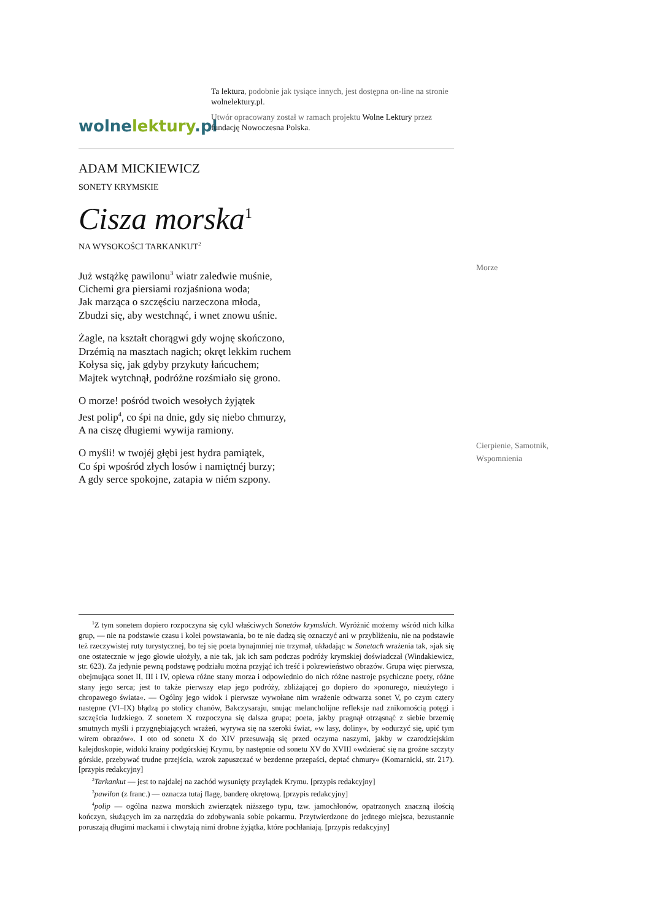wolnelektury.pl
Ta lektura, podobnie jak tysiące innych, jest dostępna on-line na stronie wolnelektury.pl.
Utwór opracowany został w ramach projektu Wolne Lektury przez fundację Nowoczesna Polska.
ADAM MICKIEWICZ
SONETY KRYMSKIE
Cisza morska<sup>1</sup>
NA WYSOKOŚCI TARKANKUT<sup>2</sup>
Już wstążkę pawilonu<sup>3</sup> wiatr zaledwie muśnie,
Cichemi gra piersiami rozjaśniona woda;
Jak marząca o szczęściu narzeczona młoda,
Zbudzi się, aby westchnąć, i wnet znowu uśnie.
Żagle, na kształt chorągwi gdy wojnę skończono,
Drzémią na masztach nagich; okręt lekkim ruchem
Kołysa się, jak gdyby przykuty łańcuchem;
Majtek wytchnął, podróżne rozśmiało się grono.
O morze! pośród twoich wesołych żyjątek
Jest polip<sup>4</sup>, co śpi na dnie, gdy się niebo chmurzy,
A na ciszę długiemi wywija ramiony.
O myśli! w twojéj głębi jest hydra pamiątek,
Co śpi wpośród złych losów i namiętnéj burzy;
A gdy serce spokojne, zatapia w niém szpony.
Morze
Cierpienie, Samotnik,
Wspomnienia
<sup>1</sup> Z tym sonetem dopiero rozpoczyna się cykl właściwych Sonetów krymskich. Wyróżnić możemy wśród nich kilka grup, — nie na podstawie czasu i kolei powstawania, bo te nie dadzą się oznaczyć ani w przybliżeniu, nie na podstawie też rzeczywistej ruty turystycznej, bo tej się poeta bynajmniej nie trzymał, układając w Sonetach wrażenia tak, »jak się one ostatecznie w jego głowie ułożyły, a nie tak, jak ich sam podczas podróży krymskiej doświadczał (Windakiewicz, str. 623). Za jedynie pewną podstawę podziału można przyjąć ich treść i pokrewieństwo obrazów. Grupa więc pierwsza, obejmująca sonet II, III i IV, opiewa różne stany morza i odpowiednio do nich różne nastroje psychiczne poety, różne stany jego serca; jest to także pierwszy etap jego podróży, zbliżającej go dopiero do »ponurego, nieużytego i chropawego świata«. — Ogólny jego widok i pierwsze wywołane nim wrażenie odtwarza sonet V, po czym cztery następne (VI–IX) błądzą po stolicy chanów, Bakczysaraju, snując melancholijne refleksje nad znikomością potęgi i szczęścia ludzkiego. Z sonetem X rozpoczyna się dalsza grupa; poeta, jakby pragnął otrząsnąć z siebie brzemię smutnych myśli i przygnębiających wrażeń, wyrywa się na szeroki świat, »w lasy, doliny«, by »odurzyć się, upić tym wirem obrazów«. I oto od sonetu X do XIV przesuwają się przed oczyma naszymi, jakby w czarodziejskim kalejdoskopie, widoki krainy podgórskiej Krymu, by następnie od sonetu XV do XVIII »wdzierać się na groźne szczyty górskie, przebywać trudne przejścia, wzrok zapuszczać w bezdenne przepaści, deptać chmury« (Komarnicki, str. 217). [przypis redakcyjny]
<sup>2</sup> Tarkankut — jest to najdalej na zachód wysunięty przylądek Krymu. [przypis redakcyjny]
<sup>3</sup> pawilon (z franc.) — oznacza tutaj flagę, banderę okrętową. [przypis redakcyjny]
<sup>4</sup> polip — ogólna nazwa morskich zwierzątek niższego typu, tzw. jamochłonów, opatrzonych znaczną ilością kończyn, służących im za narzędzia do zdobywania sobie pokarmu. Przytwierdzone do jednego miejsca, bezustannie poruszają długimi mackami i chwytają nimi drobne żyjątka, które pochłaniają. [przypis redakcyjny]